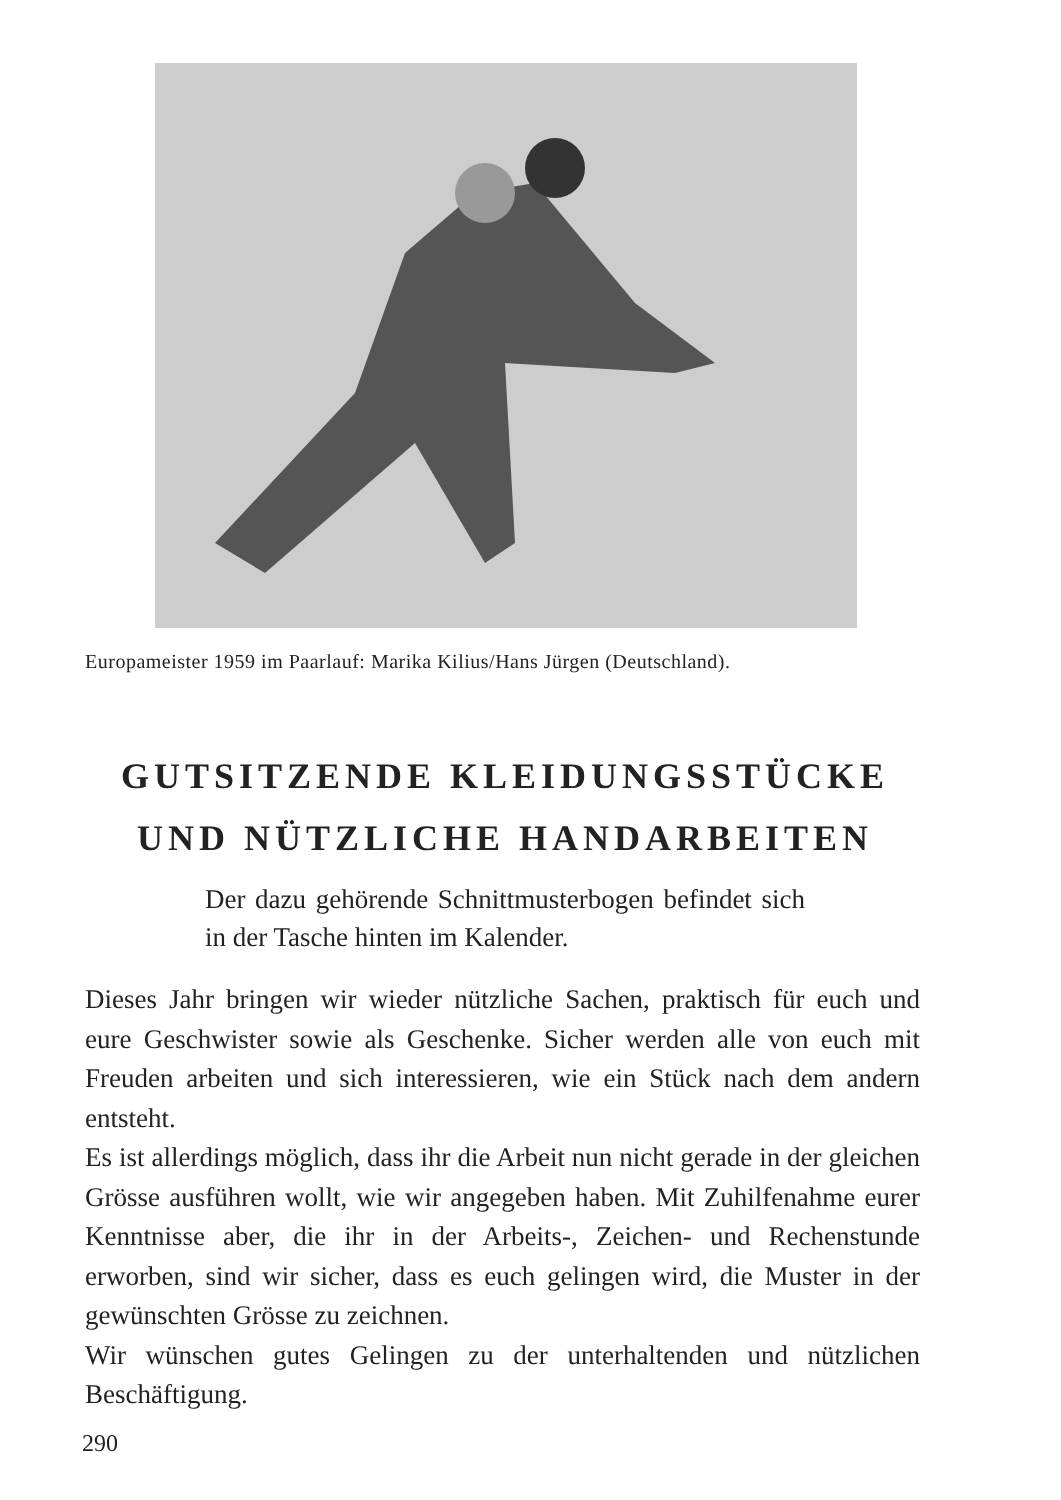Europameister 1959 im Paarlauf: Marika Kilius/Hans Jürgen (Deutschland).
GUTSITZENDE KLEIDUNGSSTÜCKE
UND NÜTZLICHE HANDARBEITEN
Der dazu gehörende Schnittmusterbogen befin­det sich in der Tasche hinten im Kalender.
Dieses Jahr bringen wir wieder nützliche Sachen, praktisch für euch und eure Geschwister sowie als Geschenke. Sicher werden alle von euch mit Freuden arbeiten und sich interessieren, wie ein Stück nach dem andern entsteht.
Es ist allerdings möglich, dass ihr die Arbeit nun nicht gerade in der gleichen Grösse ausführen wollt, wie wir angegeben haben. Mit Zuhilfenahme eurer Kenntnisse aber, die ihr in der Arbeits-, Zeichen- und Rechenstunde erworben, sind wir sicher, dass es euch gelingen wird, die Muster in der gewünschten Grösse zu zeichnen.
Wir wünschen gutes Gelingen zu der unterhaltenden und nützli­chen Beschäftigung.
290